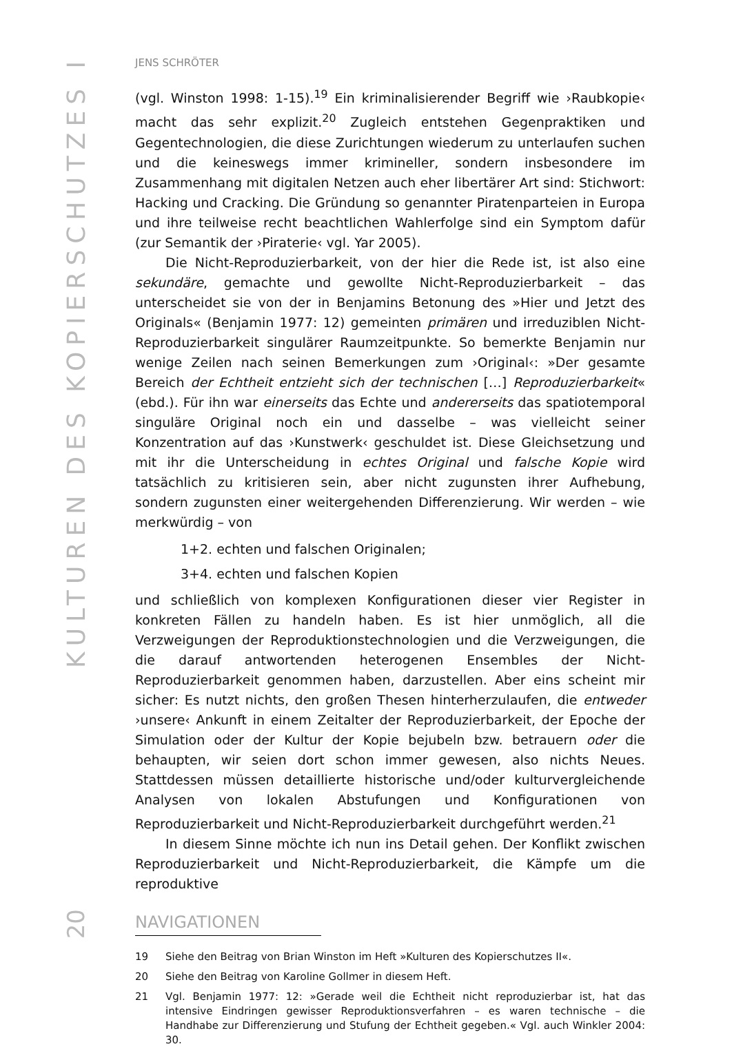KULTUREN DES KOPIERSCHUTZES I
JENS SCHRÖTER
(vgl. Winston 1998: 1-15).<sup>19</sup> Ein kriminalisierender Begriff wie ›Raubkopie‹ macht das sehr explizit.<sup>20</sup> Zugleich entstehen Gegenpraktiken und Gegentechnologien, die diese Zurichtungen wiederum zu unterlaufen suchen und die keineswegs immer krimineller, sondern insbesondere im Zusammenhang mit digitalen Netzen auch eher libertärer Art sind: Stichwort: Hacking und Cracking. Die Gründung so genannter Piratenparteien in Europa und ihre teilweise recht beachtlichen Wahlerfolge sind ein Symptom dafür (zur Semantik der ›Piraterie‹ vgl. Yar 2005).
Die Nicht-Reproduzierbarkeit, von der hier die Rede ist, ist also eine sekundäre, gemachte und gewollte Nicht-Reproduzierbarkeit – das unterscheidet sie von der in Benjamins Betonung des »Hier und Jetzt des Originals« (Benjamin 1977: 12) gemeinten primären und irreduziblen Nicht-Reproduzierbarkeit singulärer Raumzeitpunkte. So bemerkte Benjamin nur wenige Zeilen nach seinen Bemerkungen zum ›Original‹: »Der gesamte Bereich der Echtheit entzieht sich der technischen […] Reproduzierbarkeit« (ebd.). Für ihn war einerseits das Echte und andererseits das spatiotemporal singuläre Original noch ein und dasselbe – was vielleicht seiner Konzentration auf das ›Kunstwerk‹ geschuldet ist. Diese Gleichsetzung und mit ihr die Unterscheidung in echtes Original und falsche Kopie wird tatsächlich zu kritisieren sein, aber nicht zugunsten ihrer Aufhebung, sondern zugunsten einer weitergehenden Differenzierung. Wir werden – wie merkwürdig – von
1+2. echten und falschen Originalen;
3+4. echten und falschen Kopien
und schließlich von komplexen Konfigurationen dieser vier Register in konkreten Fällen zu handeln haben. Es ist hier unmöglich, all die Verzweigungen der Reproduktionstechnologien und die Verzweigungen, die die darauf antwortenden heterogenen Ensembles der Nicht-Reproduzierbarkeit genommen haben, darzustellen. Aber eins scheint mir sicher: Es nutzt nichts, den großen Thesen hinterherzulaufen, die entweder ›unsere‹ Ankunft in einem Zeitalter der Reproduzierbarkeit, der Epoche der Simulation oder der Kultur der Kopie bejubeln bzw. betrauern oder die behaupten, wir seien dort schon immer gewesen, also nichts Neues. Stattdessen müssen detaillierte historische und/oder kulturvergleichende Analysen von lokalen Abstufungen und Konfigurationen von Reproduzierbarkeit und Nicht-Reproduzierbarkeit durchgeführt werden.<sup>21</sup>
In diesem Sinne möchte ich nun ins Detail gehen. Der Konflikt zwischen Reproduzierbarkeit und Nicht-Reproduzierbarkeit, die Kämpfe um die reproduktive
19 Siehe den Beitrag von Brian Winston im Heft »Kulturen des Kopierschutzes II«.
20 Siehe den Beitrag von Karoline Gollmer in diesem Heft.
21 Vgl. Benjamin 1977: 12: »Gerade weil die Echtheit nicht reproduzierbar ist, hat das intensive Eindringen gewisser Reproduktionsverfahren – es waren technische – die Handhabe zur Differenzierung und Stufung der Echtheit gegeben.« Vgl. auch Winkler 2004: 30.
20
NAVIGATIONEN